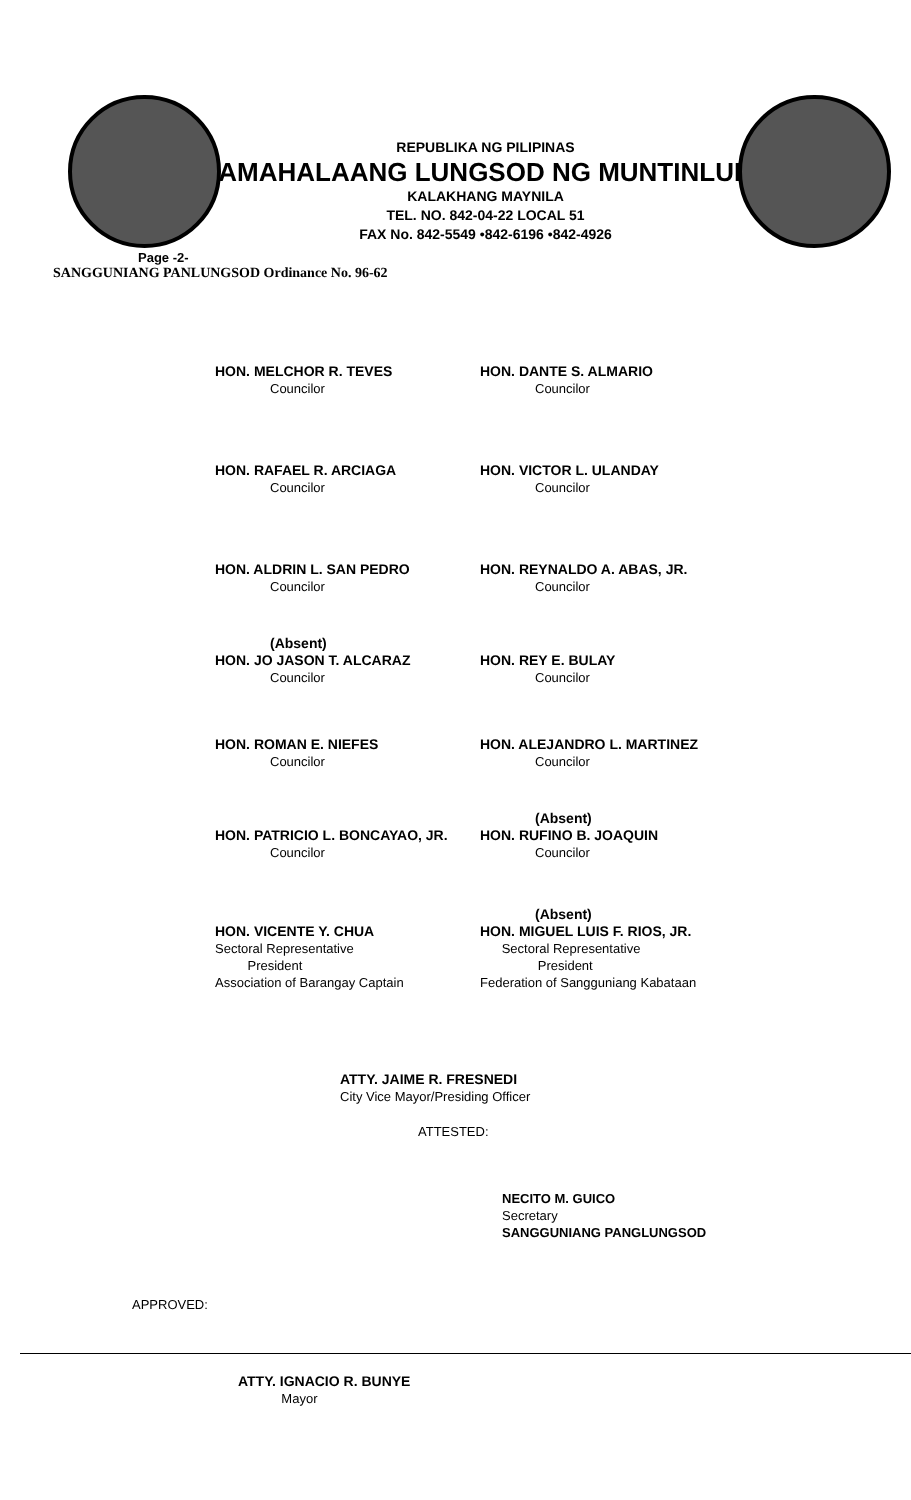REPUBLIKA NG PILIPINAS
PAMAHALAANG LUNGSOD NG MUNTINLUPA
KALAKHANG MAYNILA
TEL. NO. 842-04-22 LOCAL 51
FAX No. 842-5549 •842-6196 •842-4926
Page -2-
SANGGUNIANG PANLUNGSOD Ordinance No. 96-62
HON. MELCHOR R. TEVES
Councilor
HON. DANTE S. ALMARIO
Councilor
HON. RAFAEL R. ARCIAGA
Councilor
HON. VICTOR L. ULANDAY
Councilor
HON. ALDRIN L. SAN PEDRO
Councilor
HON. REYNALDO A. ABAS, JR.
Councilor
(Absent)
HON. JO JASON T. ALCARAZ
Councilor
HON. REY E. BULAY
Councilor
HON. ROMAN E. NIEFES
Councilor
HON. ALEJANDRO L. MARTINEZ
Councilor
HON. PATRICIO L. BONCAYAO, JR.
Councilor
(Absent)
HON. RUFINO B. JOAQUIN
Councilor
HON. VICENTE Y. CHUA
Sectoral Representative
President
Association of Barangay Captain
(Absent)
HON. MIGUEL LUIS F. RIOS, JR.
Sectoral Representative
President
Federation of Sangguniang Kabataan
ATTY. JAIME R. FRESNEDI
City Vice Mayor/Presiding Officer
ATTESTED:
NECITO M. GUICO
Secretary
SANGGUNIANG PANGLUNGSOD
APPROVED:
ATTY. IGNACIO R. BUNYE
Mayor